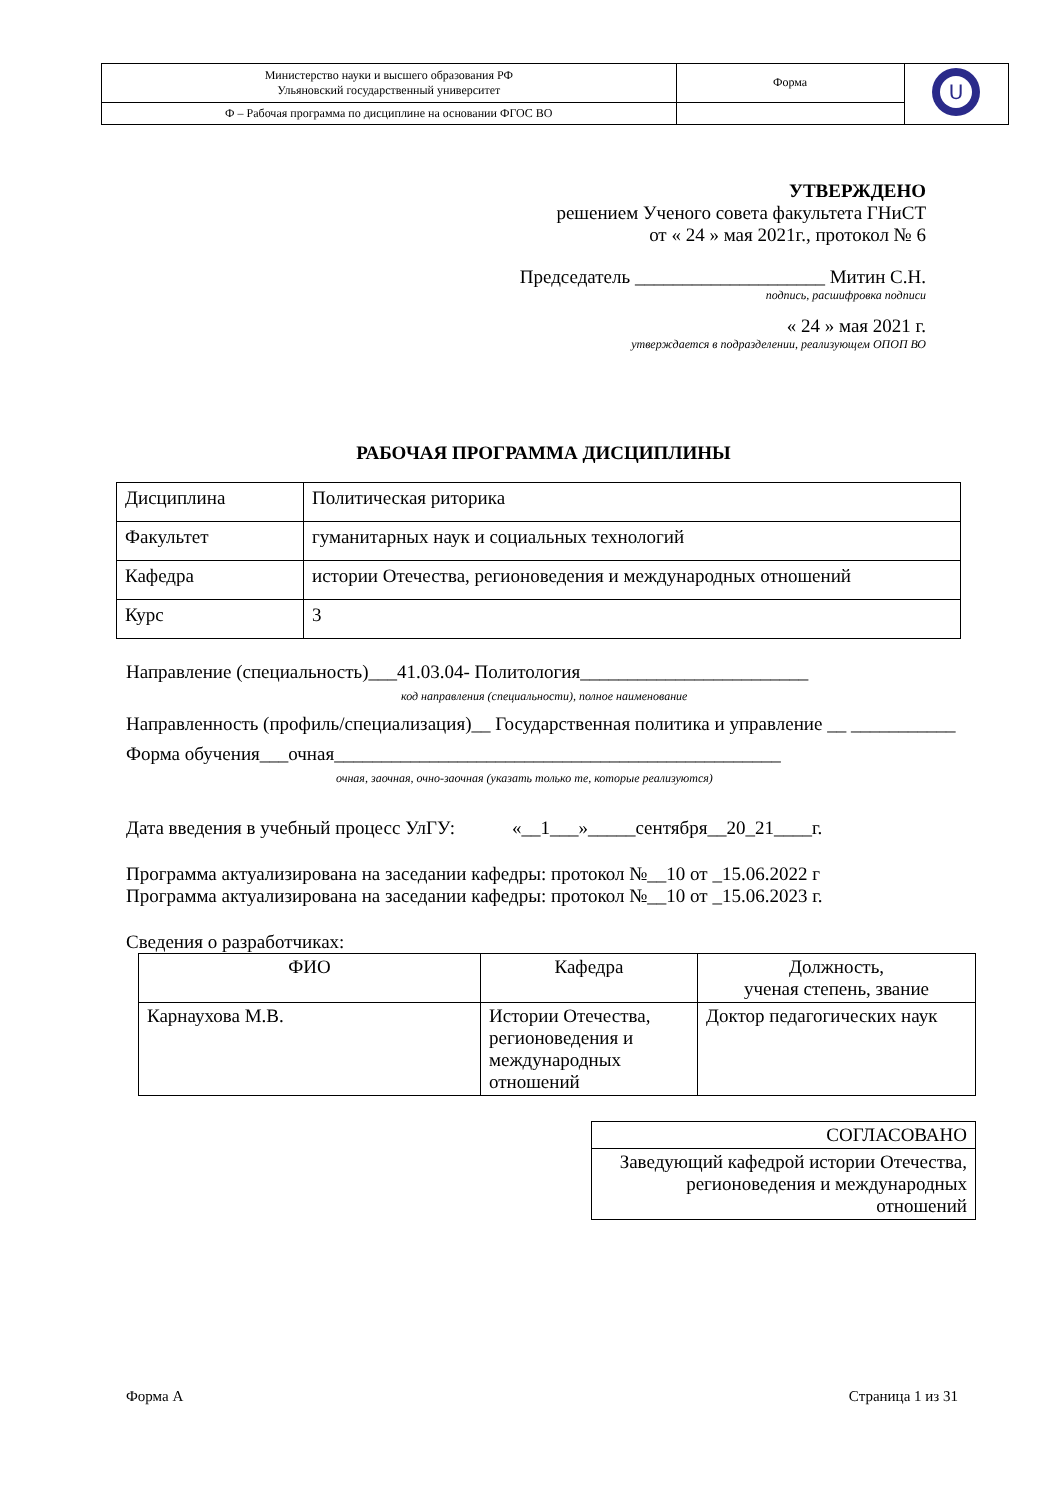| Министерство науки и высшего образования РФ Ульяновский государственный университет | Форма | U |
| Ф – Рабочая программа по дисциплине на основании ФГОС ВО | | |
УТВЕРЖДЕНО
решением Ученого совета факультета ГНиСТ
от « 24 » мая 2021г., протокол № 6
Председатель ____________________ Митин С.Н.
подпись, расшифровка подписи
« 24 » мая 2021 г.
утверждается в подразделении, реализующем ОПОП ВО
РАБОЧАЯ ПРОГРАММА ДИСЦИПЛИНЫ
| Дисциплина | Политическая риторика |
| Факультет | гуманитарных наук и социальных технологий |
| Кафедра | истории Отечества, регионоведения и международных отношений |
| Курс | 3 |
Направление (специальность)___41.03.04- Политология________________________
код направления (специальности), полное наименование
Направленность (профиль/специализация)__ Государственная политика и управление __ ___________
Форма обучения___очная_______________________________________________
очная, заочная, очно-заочная (указать только те, которые реализуются)
Дата введения в учебный процесс УлГУ: «__1___»_____сентября__20_21____г.
Программа актуализирована на заседании кафедры: протокол №__10 от _15.06.2022 г
Программа актуализирована на заседании кафедры: протокол №__10 от _15.06.2023 г.
Сведения о разработчиках:
| ФИО | Кафедра | Должность, ученая степень, звание |
| --- | --- | --- |
| Карнаухова М.В. | Истории Отечества, регионоведения и международных отношений | Доктор педагогических наук |
| СОГЛАСОВАНО |
| Заведующий кафедрой истории Отечества, регионоведения и международных отношений |
Форма А Страница 1 из 31